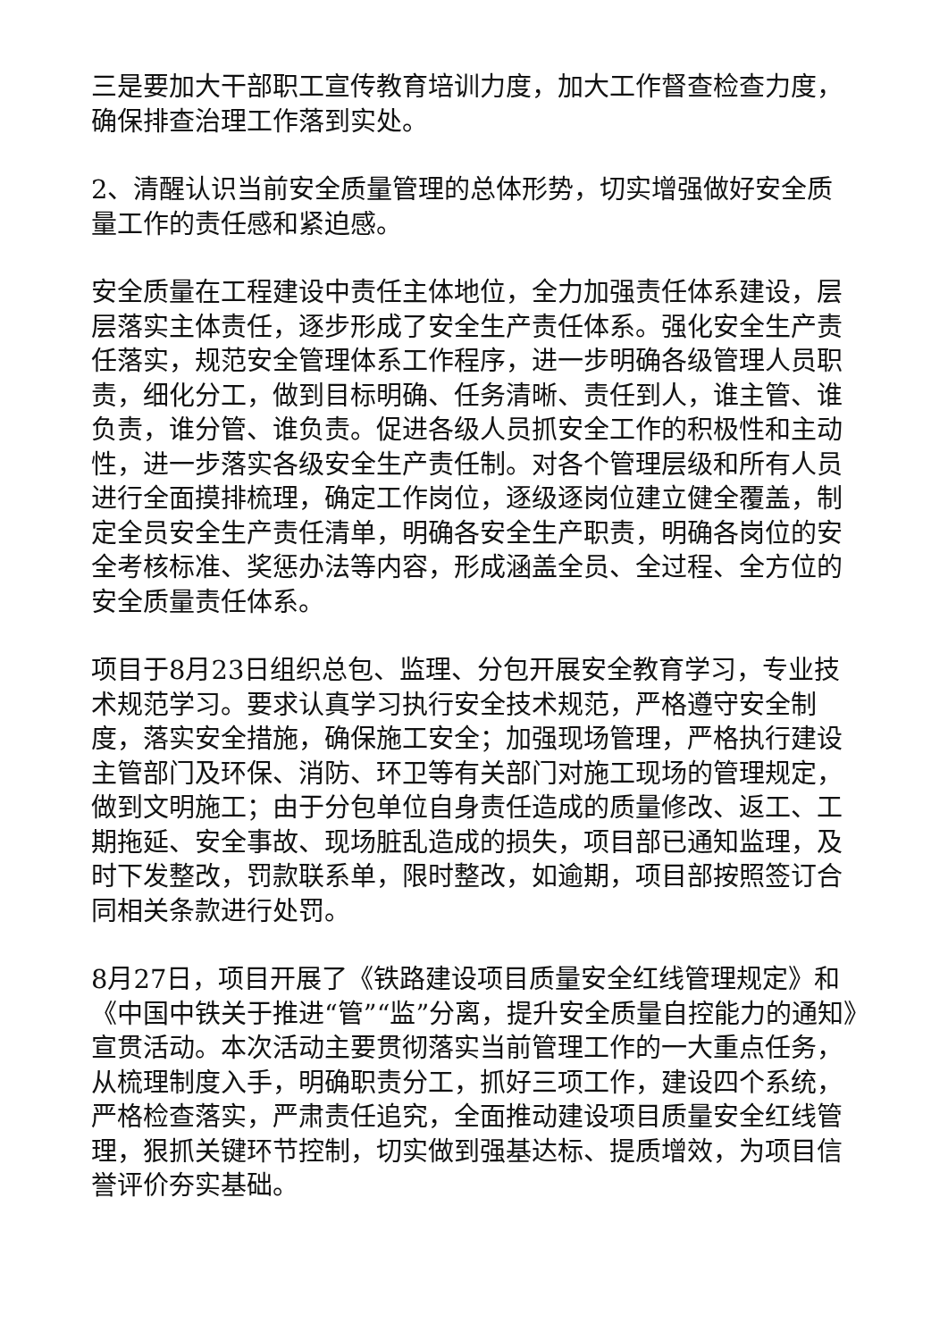三是要加大干部职工宣传教育培训力度，加大工作督查检查力度，确保排查治理工作落到实处。
2、清醒认识当前安全质量管理的总体形势，切实增强做好安全质量工作的责任感和紧迫感。
安全质量在工程建设中责任主体地位，全力加强责任体系建设，层层落实主体责任，逐步形成了安全生产责任体系。强化安全生产责任落实，规范安全管理体系工作程序，进一步明确各级管理人员职责，细化分工，做到目标明确、任务清晰、责任到人，谁主管、谁负责，谁分管、谁负责。促进各级人员抓安全工作的积极性和主动性，进一步落实各级安全生产责任制。对各个管理层级和所有人员进行全面摸排梳理，确定工作岗位，逐级逐岗位建立健全覆盖，制定全员安全生产责任清单，明确各安全生产职责，明确各岗位的安全考核标准、奖惩办法等内容，形成涵盖全员、全过程、全方位的安全质量责任体系。
项目于8月23日组织总包、监理、分包开展安全教育学习，专业技术规范学习。要求认真学习执行安全技术规范，严格遵守安全制度，落实安全措施，确保施工安全；加强现场管理，严格执行建设主管部门及环保、消防、环卫等有关部门对施工现场的管理规定，做到文明施工；由于分包单位自身责任造成的质量修改、返工、工期拖延、安全事故、现场脏乱造成的损失，项目部已通知监理，及时下发整改，罚款联系单，限时整改，如逾期，项目部按照签订合同相关条款进行处罚。
8月27日，项目开展了《铁路建设项目质量安全红线管理规定》和《中国中铁关于推进“管”“监”分离，提升安全质量自控能力的通知》宣贯活动。本次活动主要贯彻落实当前管理工作的一大重点任务，从梳理制度入手，明确职责分工，抓好三项工作，建设四个系统，严格检查落实，严肃责任追究，全面推动建设项目质量安全红线管理，狠抓关键环节控制，切实做到强基达标、提质增效，为项目信誉评价夯实基础。